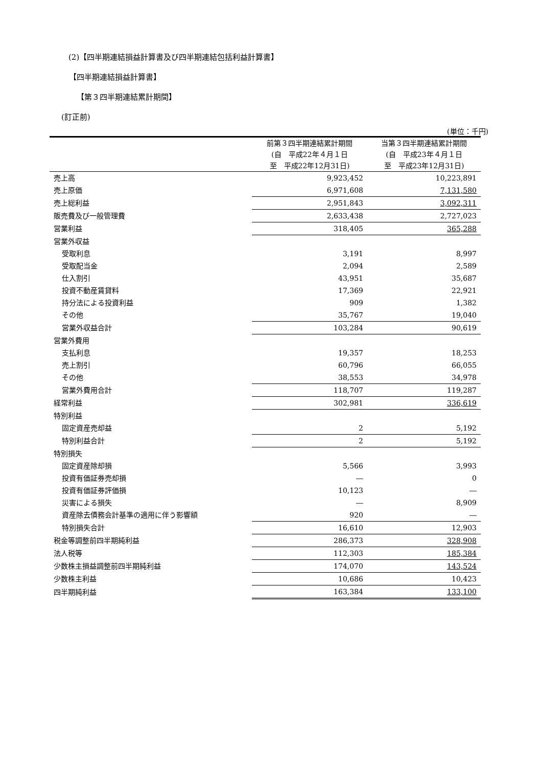(2)【四半期連結損益計算書及び四半期連結包括利益計算書】
【四半期連結損益計算書】
【第３四半期連結累計期間】
(訂正前)
(単位：千円)
| | 前第３四半期連結累計期間 (自 平成22年４月１日 至 平成22年12月31日) | 当第３四半期連結累計期間 (自 平成23年４月１日 至 平成23年12月31日) |
| --- | --- | --- |
| 売上高 | 9,923,452 | 10,223,891 |
| 売上原価 | 6,971,608 | 7,131,580 |
| 売上総利益 | 2,951,843 | 3,092,311 |
| 販売費及び一般管理費 | 2,633,438 | 2,727,023 |
| 営業利益 | 318,405 | 365,288 |
| 営業外収益 | | |
| 受取利息 | 3,191 | 8,997 |
| 受取配当金 | 2,094 | 2,589 |
| 仕入割引 | 43,951 | 35,687 |
| 投資不動産賃貸料 | 17,369 | 22,921 |
| 持分法による投資利益 | 909 | 1,382 |
| その他 | 35,767 | 19,040 |
| 営業外収益合計 | 103,284 | 90,619 |
| 営業外費用 | | |
| 支払利息 | 19,357 | 18,253 |
| 売上割引 | 60,796 | 66,055 |
| その他 | 38,553 | 34,978 |
| 営業外費用合計 | 118,707 | 119,287 |
| 経常利益 | 302,981 | 336,619 |
| 特別利益 | | |
| 固定資産売却益 | 2 | 5,192 |
| 特別利益合計 | 2 | 5,192 |
| 特別損失 | | |
| 固定資産除却損 | 5,566 | 3,993 |
| 投資有価証券売却損 | ― | 0 |
| 投資有価証券評価損 | 10,123 | ― |
| 災害による損失 | ― | 8,909 |
| 資産除去債務会計基準の適用に伴う影響額 | 920 | ― |
| 特別損失合計 | 16,610 | 12,903 |
| 税金等調整前四半期純利益 | 286,373 | 328,908 |
| 法人税等 | 112,303 | 185,384 |
| 少数株主損益調整前四半期純利益 | 174,070 | 143,524 |
| 少数株主利益 | 10,686 | 10,423 |
| 四半期純利益 | 163,384 | 133,100 |